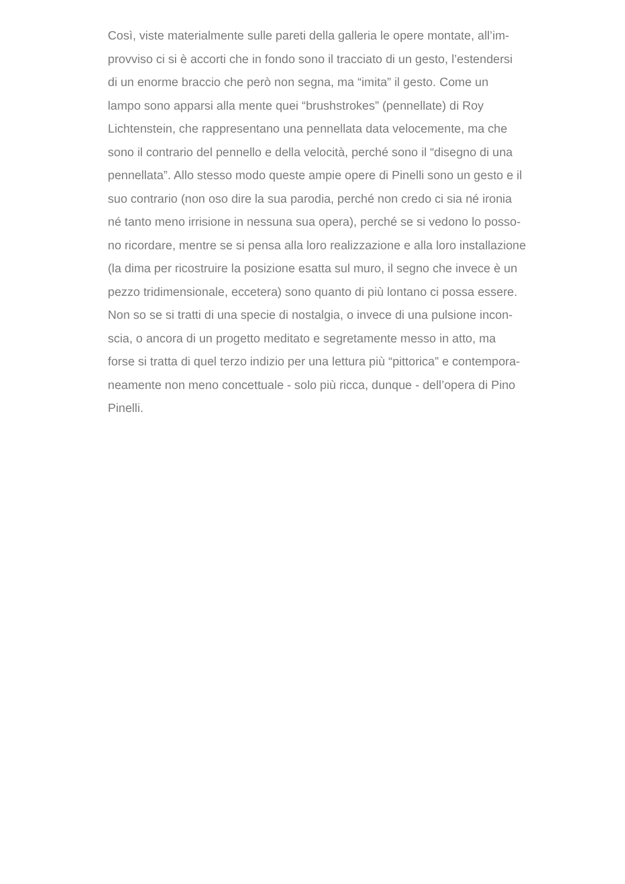Così, viste materialmente sulle pareti della galleria le opere montate, all’im-
provviso ci si è accorti che in fondo sono il tracciato di un gesto, l’estendersi
di un enorme braccio che però non segna, ma “imita” il gesto. Come un
lampo sono apparsi alla mente quei “brushstrokes” (pennellate) di Roy
Lichtenstein, che rappresentano una pennellata data velocemente, ma che
sono il contrario del pennello e della velocità, perché sono il “disegno di una
pennellata”. Allo stesso modo queste ampie opere di Pinelli sono un gesto e il
suo contrario (non oso dire la sua parodia, perché non credo ci sia né ironia
né tanto meno irrisione in nessuna sua opera), perché se si vedono lo posso-
no ricordare, mentre se si pensa alla loro realizzazione e alla loro installazione
(la dima per ricostruire la posizione esatta sul muro, il segno che invece è un
pezzo tridimensionale, eccetera) sono quanto di più lontano ci possa essere.
Non so se si tratti di una specie di nostalgia, o invece di una pulsione incon-
scia, o ancora di un progetto meditato e segretamente messo in atto, ma
forse si tratta di quel terzo indizio per una lettura più “pittorica” e contempora-
neamente non meno concettuale - solo più ricca, dunque - dell’opera di Pino
Pinelli.